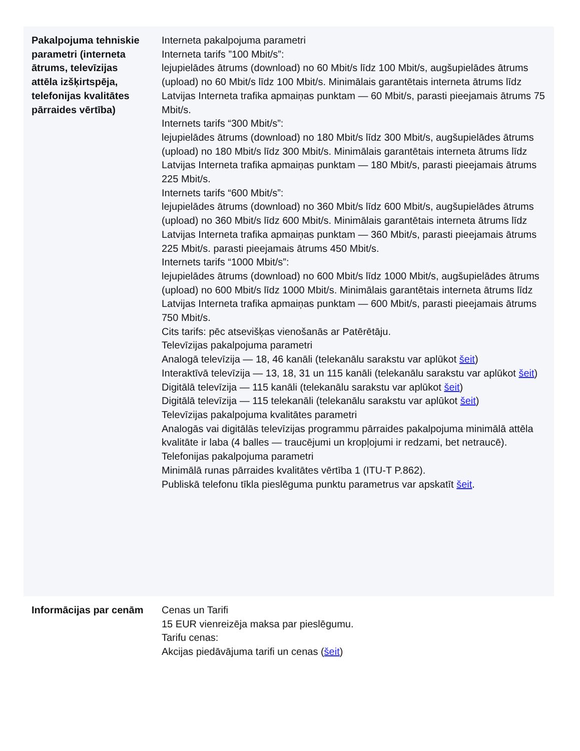| Pakalpojuma tehniskie parametri (interneta ātrums, televīzijas attēla izšķirtspēja, telefonijas kvalitātes pārraides vērtība) | Interneta pakalpojuma parametri Interneta tarifs ”100 Mbit/s”: lejupielādes ātrums (download) no 60 Mbit/s līdz 100 Mbit/s, augšupielādes ātrums (upload) no 60 Mbit/s līdz 100 Mbit/s. Minimālais garantētais interneta ātrums līdz Latvijas Interneta trafika apmaiņas punktam — 60 Mbit/s, parasti pieejamais ātrums 75 Mbit/s. Internets tarifs “300 Mbit/s”: lejupielādes ātrums (download) no 180 Mbit/s līdz 300 Mbit/s, augšupielādes ātrums (upload) no 180 Mbit/s līdz 300 Mbit/s. Minimālais garantētais interneta ātrums līdz Latvijas Interneta trafika apmaiņas punktam — 180 Mbit/s, parasti pieejamais ātrums 225 Mbit/s. Internets tarifs “600 Mbit/s”: lejupielādes ātrums (download) no 360 Mbit/s līdz 600 Mbit/s, augšupielādes ātrums (upload) no 360 Mbit/s līdz 600 Mbit/s. Minimālais garantētais interneta ātrums līdz Latvijas Interneta trafika apmaiņas punktam — 360 Mbit/s, parasti pieejamais ātrums 225 Mbit/s. parasti pieejamais ātrums 450 Mbit/s. Internets tarifs “1000 Mbit/s”: lejupielādes ātrums (download) no 600 Mbit/s līdz 1000 Mbit/s, augšupielādes ātrums (upload) no 600 Mbit/s līdz 1000 Mbit/s. Minimālais garantētais interneta ātrums līdz Latvijas Interneta trafika apmaiņas punktam — 600 Mbit/s, parasti pieejamais ātrums 750 Mbit/s. Cits tarifs: pēc atsevišķas vienošanās ar Patērētāju. Televīzijas pakalpojuma parametri Analogā televīzija — 18, 46 kanāli (telekanālu sarakstu var aplūkot šeit ) Interaktīvā televīzija — 13, 18, 31 un 115 kanāli (telekanālu sarakstu var aplūkot šeit ) Digitālā televīzija — 115 kanāli (telekanālu sarakstu var aplūkot šeit ) Digitālā televīzija — 115 telekanāli (telekanālu sarakstu var aplūkot šeit ) Televīzijas pakalpojuma kvalitātes parametri Analogās vai digitālās televīzijas programmu pārraides pakalpojuma minimālā attēla kvalitāte ir laba (4 balles — traucējumi un kropļojumi ir redzami, bet netraucē). Telefonijas pakalpojuma parametri Minimālā runas pārraides kvalitātes vērtība 1 (ITU-T P.862). Publiskā telefonu tīkla pieslēguma punktu parametrus var apskatīt šeit . |
| Informācijas par cenām | Cenas un Tarifi 15 EUR vienreizēja maksa par pieslēgumu. Tarifu cenas: Akcijas piedāvājuma tarifi un cenas ( šeit ) |